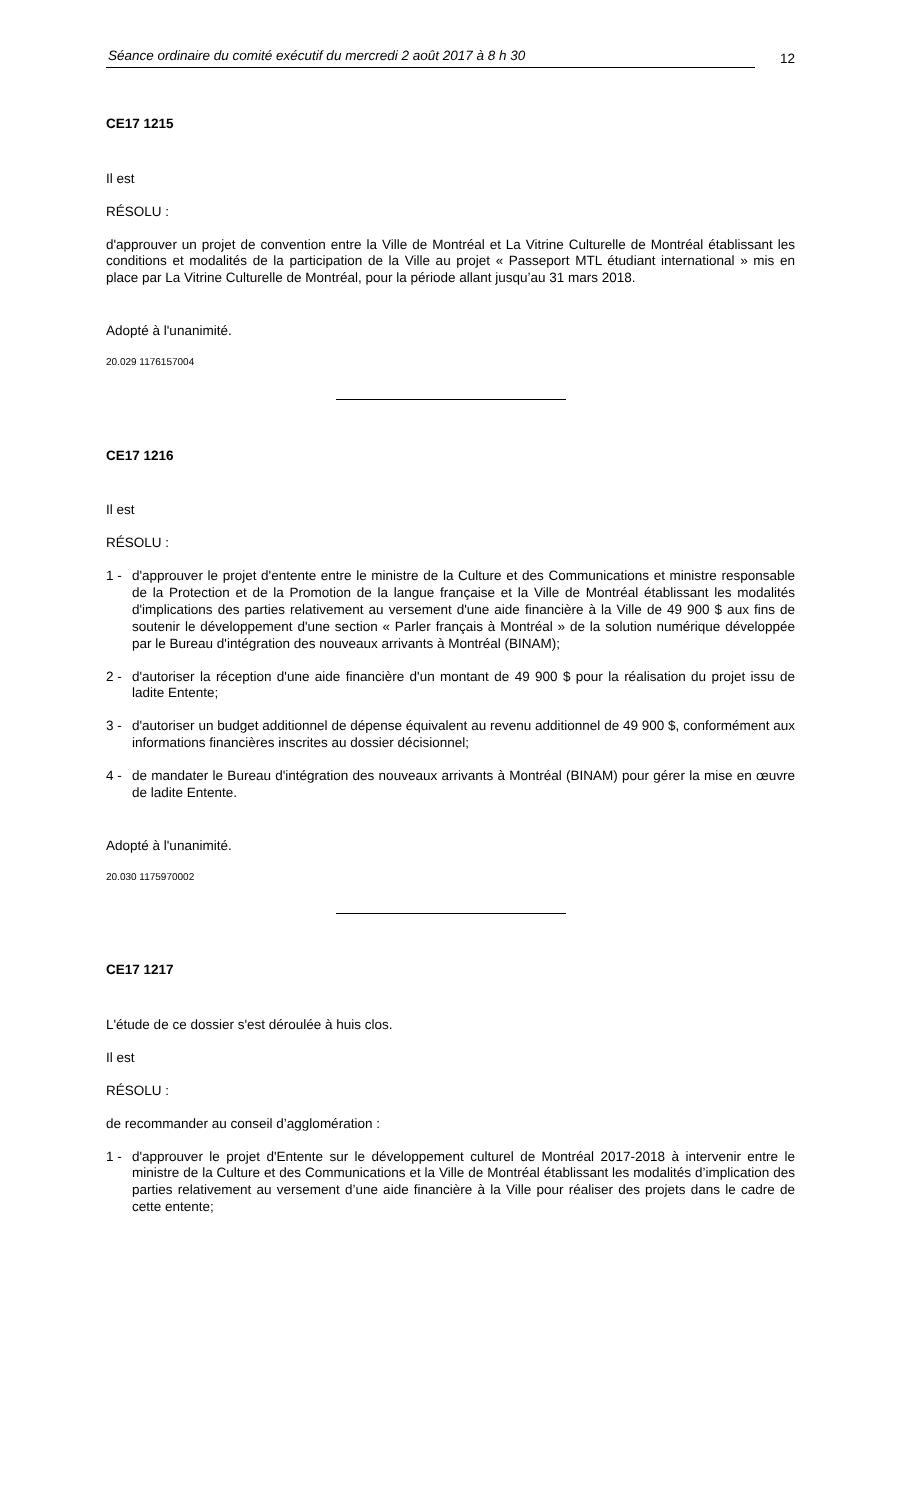Séance ordinaire du comité exécutif du mercredi 2 août 2017 à 8 h 30
12
CE17 1215
Il est
RÉSOLU :
d'approuver un projet de convention entre la Ville de Montréal et La Vitrine Culturelle de Montréal établissant les conditions et modalités de la participation de la Ville au projet « Passeport MTL étudiant international » mis en place par La Vitrine Culturelle de Montréal, pour la période allant jusqu’au 31 mars 2018.
Adopté à l'unanimité.
20.029 1176157004
CE17 1216
Il est
RÉSOLU :
1 - d'approuver le projet d'entente entre le ministre de la Culture et des Communications et ministre responsable de la Protection et de la Promotion de la langue française et la Ville de Montréal établissant les modalités d'implications des parties relativement au versement d'une aide financière à la Ville de 49 900 $ aux fins de soutenir le développement d'une section « Parler français à Montréal » de la solution numérique développée par le Bureau d'intégration des nouveaux arrivants à Montréal (BINAM);
2 - d'autoriser la réception d'une aide financière d'un montant de 49 900 $ pour la réalisation du projet issu de ladite Entente;
3 - d'autoriser un budget additionnel de dépense équivalent au revenu additionnel de 49 900 $, conformément aux informations financières inscrites au dossier décisionnel;
4 - de mandater le Bureau d'intégration des nouveaux arrivants à Montréal (BINAM) pour gérer la mise en œuvre de ladite Entente.
Adopté à l'unanimité.
20.030 1175970002
CE17 1217
L'étude de ce dossier s'est déroulée à huis clos.
Il est
RÉSOLU :
de recommander au conseil d’agglomération :
1 - d'approuver le projet d'Entente sur le développement culturel de Montréal 2017-2018 à intervenir entre le ministre de la Culture et des Communications et la Ville de Montréal établissant les modalités d’implication des parties relativement au versement d’une aide financière à la Ville pour réaliser des projets dans le cadre de cette entente;